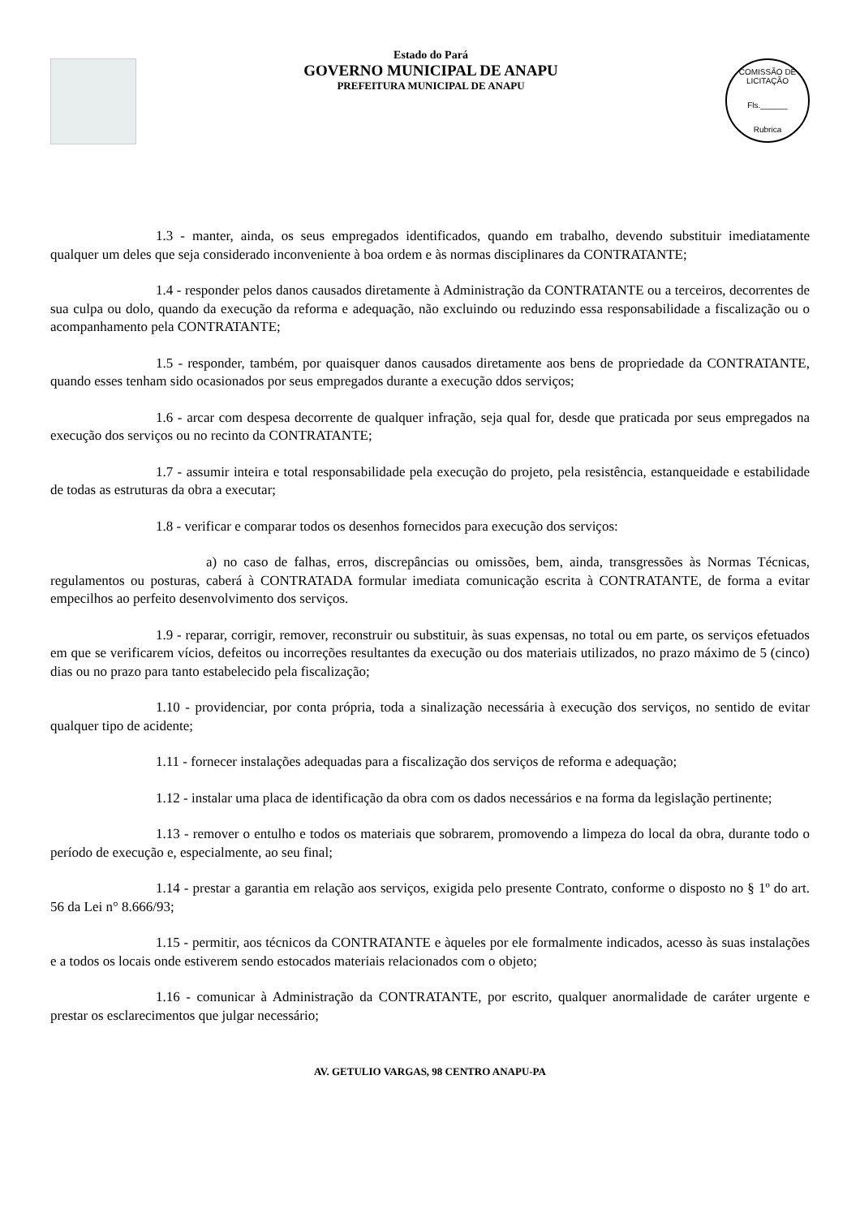Estado do Pará
GOVERNO MUNICIPAL DE ANAPU
PREFEITURA MUNICIPAL DE ANAPU
COMISSÃO DE LICITAÇÃO
Fls.______
Rubrica
1.3 - manter, ainda, os seus empregados identificados, quando em trabalho, devendo substituir imediatamente qualquer um deles que seja considerado inconveniente à boa ordem e às normas disciplinares da CONTRATANTE;
1.4 - responder pelos danos causados diretamente à Administração da CONTRATANTE ou a terceiros, decorrentes de sua culpa ou dolo, quando da execução da reforma e adequação, não excluindo ou reduzindo essa responsabilidade a fiscalização ou o acompanhamento pela CONTRATANTE;
1.5 - responder, também, por quaisquer danos causados diretamente aos bens de propriedade da CONTRATANTE, quando esses tenham sido ocasionados por seus empregados durante a execução ddos serviços;
1.6 - arcar com despesa decorrente de qualquer infração, seja qual for, desde que praticada por seus empregados na execução dos serviços ou no recinto da CONTRATANTE;
1.7 - assumir inteira e total responsabilidade pela execução do projeto, pela resistência, estanqueidade e estabilidade de todas as estruturas da obra a executar;
1.8 - verificar e comparar todos os desenhos fornecidos para execução dos serviços:
a) no caso de falhas, erros, discrepâncias ou omissões, bem, ainda, transgressões às Normas Técnicas, regulamentos ou posturas, caberá à CONTRATADA formular imediata comunicação escrita à CONTRATANTE, de forma a evitar empecilhos ao perfeito desenvolvimento dos serviços.
1.9 - reparar, corrigir, remover, reconstruir ou substituir, às suas expensas, no total ou em parte, os serviços efetuados em que se verificarem vícios, defeitos ou incorreções resultantes da execução ou dos materiais utilizados, no prazo máximo de 5 (cinco) dias ou no prazo para tanto estabelecido pela fiscalização;
1.10 - providenciar, por conta própria, toda a sinalização necessária à execução dos serviços, no sentido de evitar qualquer tipo de acidente;
1.11 - fornecer instalações adequadas para a fiscalização dos serviços de reforma e adequação;
1.12 - instalar uma placa de identificação da obra com os dados necessários e na forma da legislação pertinente;
1.13 - remover o entulho e todos os materiais que sobrarem, promovendo a limpeza do local da obra, durante todo o período de execução e, especialmente, ao seu final;
1.14 - prestar a garantia em relação aos serviços, exigida pelo presente Contrato, conforme o disposto no § 1º do art. 56 da Lei n° 8.666/93;
1.15 - permitir, aos técnicos da CONTRATANTE e àqueles por ele formalmente indicados, acesso às suas instalações e a todos os locais onde estiverem sendo estocados materiais relacionados com o objeto;
1.16 - comunicar à Administração da CONTRATANTE, por escrito, qualquer anormalidade de caráter urgente e prestar os esclarecimentos que julgar necessário;
AV. GETULIO VARGAS, 98 CENTRO ANAPU-PA